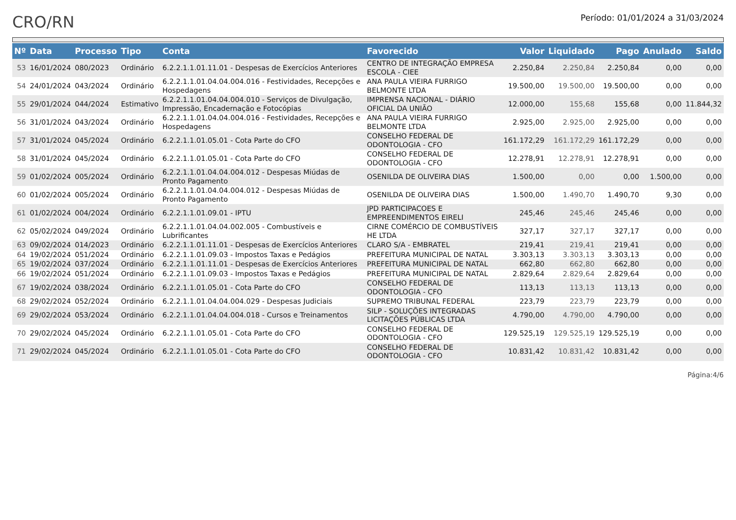CRO/RN
Período: 01/01/2024 a 31/03/2024
| Nº | Data | Processo | Tipo | Conta | Favorecido | Valor | Liquidado | Pago | Anulado | Saldo |
| --- | --- | --- | --- | --- | --- | --- | --- | --- | --- | --- |
| 53 | 16/01/2024 | 080/2023 | Ordinário | 6.2.2.1.1.01.11.01 - Despesas de Exercícios Anteriores | CENTRO DE INTEGRAÇÃO EMPRESA ESCOLA - CIEE | 2.250,84 | 2.250,84 | 2.250,84 | 0,00 | 0,00 |
| 54 | 24/01/2024 | 043/2024 | Ordinário | 6.2.2.1.1.01.04.04.004.016 - Festividades, Recepções e Hospedagens | ANA PAULA VIEIRA FURRIGO BELMONTE LTDA | 19.500,00 | 19.500,00 | 19.500,00 | 0,00 | 0,00 |
| 55 | 29/01/2024 | 044/2024 | Estimativo | 6.2.2.1.1.01.04.04.004.010 - Serviços de Divulgação, Impressão, Encadernação e Fotocópias | IMPRENSA NACIONAL - DIÁRIO OFICIAL DA UNIÃO | 12.000,00 | 155,68 | 155,68 | 0,00 | 11.844,32 |
| 56 | 31/01/2024 | 043/2024 | Ordinário | 6.2.2.1.1.01.04.04.004.016 - Festividades, Recepções e Hospedagens | ANA PAULA VIEIRA FURRIGO BELMONTE LTDA | 2.925,00 | 2.925,00 | 2.925,00 | 0,00 | 0,00 |
| 57 | 31/01/2024 | 045/2024 | Ordinário | 6.2.2.1.1.01.05.01 - Cota Parte do CFO | CONSELHO FEDERAL DE ODONTOLOGIA - CFO | 161.172,29 | 161.172,29 | 161.172,29 | 0,00 | 0,00 |
| 58 | 31/01/2024 | 045/2024 | Ordinário | 6.2.2.1.1.01.05.01 - Cota Parte do CFO | CONSELHO FEDERAL DE ODONTOLOGIA - CFO | 12.278,91 | 12.278,91 | 12.278,91 | 0,00 | 0,00 |
| 59 | 01/02/2024 | 005/2024 | Ordinário | 6.2.2.1.1.01.04.04.004.012 - Despesas Miúdas de Pronto Pagamento | OSENILDA DE OLIVEIRA DIAS | 1.500,00 | 0,00 | 0,00 | 1.500,00 | 0,00 |
| 60 | 01/02/2024 | 005/2024 | Ordinário | 6.2.2.1.1.01.04.04.004.012 - Despesas Miúdas de Pronto Pagamento | OSENILDA DE OLIVEIRA DIAS | 1.500,00 | 1.490,70 | 1.490,70 | 9,30 | 0,00 |
| 61 | 01/02/2024 | 004/2024 | Ordinário | 6.2.2.1.1.01.09.01 - IPTU | JPD PARTICIPACOES E EMPREENDIMENTOS EIRELI | 245,46 | 245,46 | 245,46 | 0,00 | 0,00 |
| 62 | 05/02/2024 | 049/2024 | Ordinário | 6.2.2.1.1.01.04.04.002.005 - Combustíveis e Lubrificantes | CIRNE COMÉRCIO DE COMBUSTÍVEIS HE LTDA | 327,17 | 327,17 | 327,17 | 0,00 | 0,00 |
| 63 | 09/02/2024 | 014/2023 | Ordinário | 6.2.2.1.1.01.11.01 - Despesas de Exercícios Anteriores | CLARO S/A - EMBRATEL | 219,41 | 219,41 | 219,41 | 0,00 | 0,00 |
| 64 | 19/02/2024 | 051/2024 | Ordinário | 6.2.2.1.1.01.09.03 - Impostos Taxas e Pedágios | PREFEITURA MUNICIPAL DE NATAL | 3.303,13 | 3.303,13 | 3.303,13 | 0,00 | 0,00 |
| 65 | 19/02/2024 | 037/2024 | Ordinário | 6.2.2.1.1.01.11.01 - Despesas de Exercícios Anteriores | PREFEITURA MUNICIPAL DE NATAL | 662,80 | 662,80 | 662,80 | 0,00 | 0,00 |
| 66 | 19/02/2024 | 051/2024 | Ordinário | 6.2.2.1.1.01.09.03 - Impostos Taxas e Pedágios | PREFEITURA MUNICIPAL DE NATAL | 2.829,64 | 2.829,64 | 2.829,64 | 0,00 | 0,00 |
| 67 | 19/02/2024 | 038/2024 | Ordinário | 6.2.2.1.1.01.05.01 - Cota Parte do CFO | CONSELHO FEDERAL DE ODONTOLOGIA - CFO | 113,13 | 113,13 | 113,13 | 0,00 | 0,00 |
| 68 | 29/02/2024 | 052/2024 | Ordinário | 6.2.2.1.1.01.04.04.004.029 - Despesas Judiciais | SUPREMO TRIBUNAL FEDERAL | 223,79 | 223,79 | 223,79 | 0,00 | 0,00 |
| 69 | 29/02/2024 | 053/2024 | Ordinário | 6.2.2.1.1.01.04.04.004.018 - Cursos e Treinamentos | SILP - SOLUÇÕES INTEGRADAS LICITAÇÕES PÚBLICAS LTDA | 4.790,00 | 4.790,00 | 4.790,00 | 0,00 | 0,00 |
| 70 | 29/02/2024 | 045/2024 | Ordinário | 6.2.2.1.1.01.05.01 - Cota Parte do CFO | CONSELHO FEDERAL DE ODONTOLOGIA - CFO | 129.525,19 | 129.525,19 | 129.525,19 | 0,00 | 0,00 |
| 71 | 29/02/2024 | 045/2024 | Ordinário | 6.2.2.1.1.01.05.01 - Cota Parte do CFO | CONSELHO FEDERAL DE ODONTOLOGIA - CFO | 10.831,42 | 10.831,42 | 10.831,42 | 0,00 | 0,00 |
Página:4/6